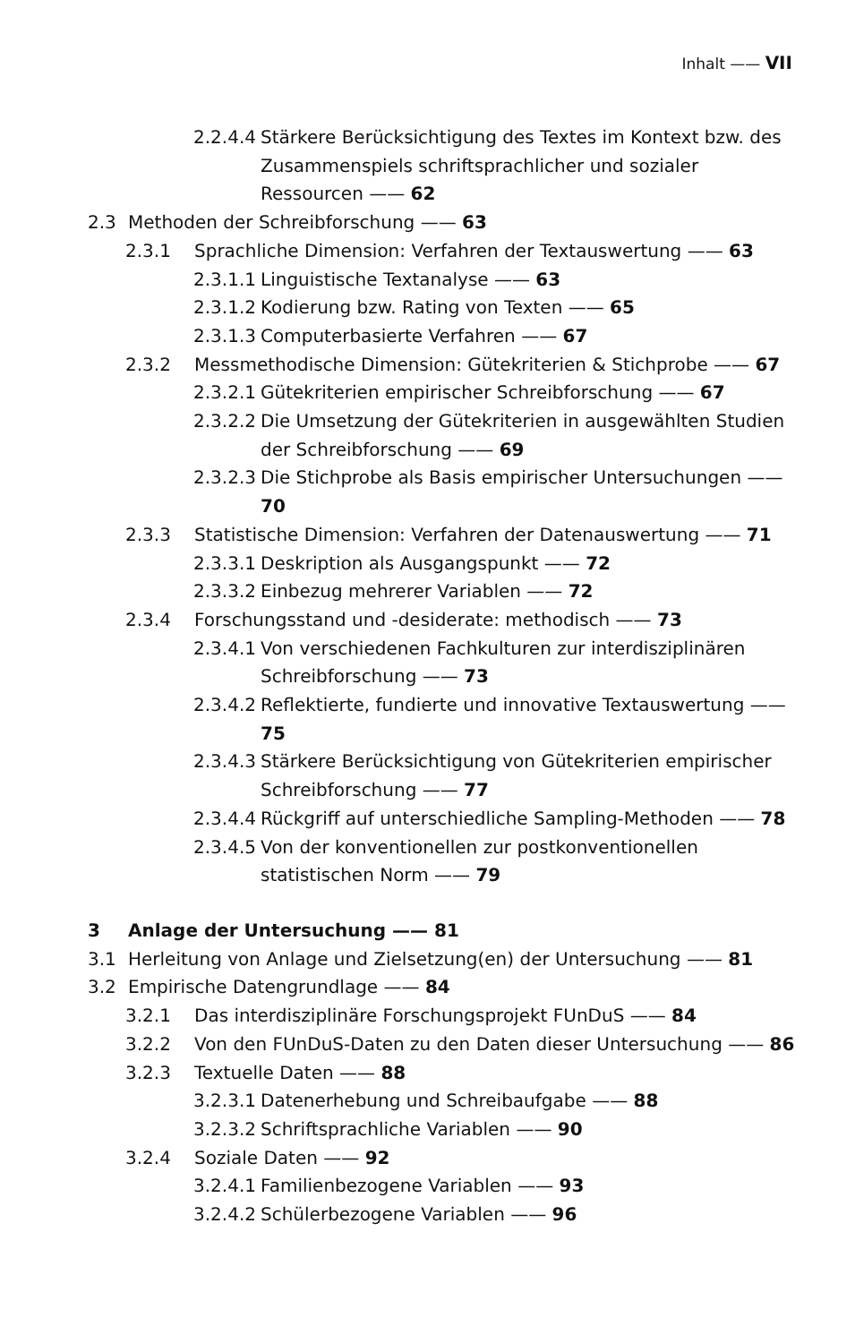Inhalt —— VII
2.2.4.4 Stärkere Berücksichtigung des Textes im Kontext bzw. des Zusammenspiels schriftsprachlicher und sozialer Ressourcen —— 62
2.3 Methoden der Schreibforschung —— 63
2.3.1 Sprachliche Dimension: Verfahren der Textauswertung —— 63
2.3.1.1 Linguistische Textanalyse —— 63
2.3.1.2 Kodierung bzw. Rating von Texten —— 65
2.3.1.3 Computerbasierte Verfahren —— 67
2.3.2 Messmethodische Dimension: Gütekriterien & Stichprobe —— 67
2.3.2.1 Gütekriterien empirischer Schreibforschung —— 67
2.3.2.2 Die Umsetzung der Gütekriterien in ausgewählten Studien der Schreibforschung —— 69
2.3.2.3 Die Stichprobe als Basis empirischer Untersuchungen —— 70
2.3.3 Statistische Dimension: Verfahren der Datenauswertung —— 71
2.3.3.1 Deskription als Ausgangspunkt —— 72
2.3.3.2 Einbezug mehrerer Variablen —— 72
2.3.4 Forschungsstand und -desiderate: methodisch —— 73
2.3.4.1 Von verschiedenen Fachkulturen zur interdisziplinären Schreibforschung —— 73
2.3.4.2 Reflektierte, fundierte und innovative Textauswertung —— 75
2.3.4.3 Stärkere Berücksichtigung von Gütekriterien empirischer Schreibforschung —— 77
2.3.4.4 Rückgriff auf unterschiedliche Sampling-Methoden —— 78
2.3.4.5 Von der konventionellen zur postkonventionellen statistischen Norm —— 79
3 Anlage der Untersuchung —— 81
3.1 Herleitung von Anlage und Zielsetzung(en) der Untersuchung —— 81
3.2 Empirische Datengrundlage —— 84
3.2.1 Das interdisziplinäre Forschungsprojekt FUnDuS —— 84
3.2.2 Von den FUnDuS-Daten zu den Daten dieser Untersuchung —— 86
3.2.3 Textuelle Daten —— 88
3.2.3.1 Datenerhebung und Schreibaufgabe —— 88
3.2.3.2 Schriftsprachliche Variablen —— 90
3.2.4 Soziale Daten —— 92
3.2.4.1 Familienbezogene Variablen —— 93
3.2.4.2 Schülerbezogene Variablen —— 96